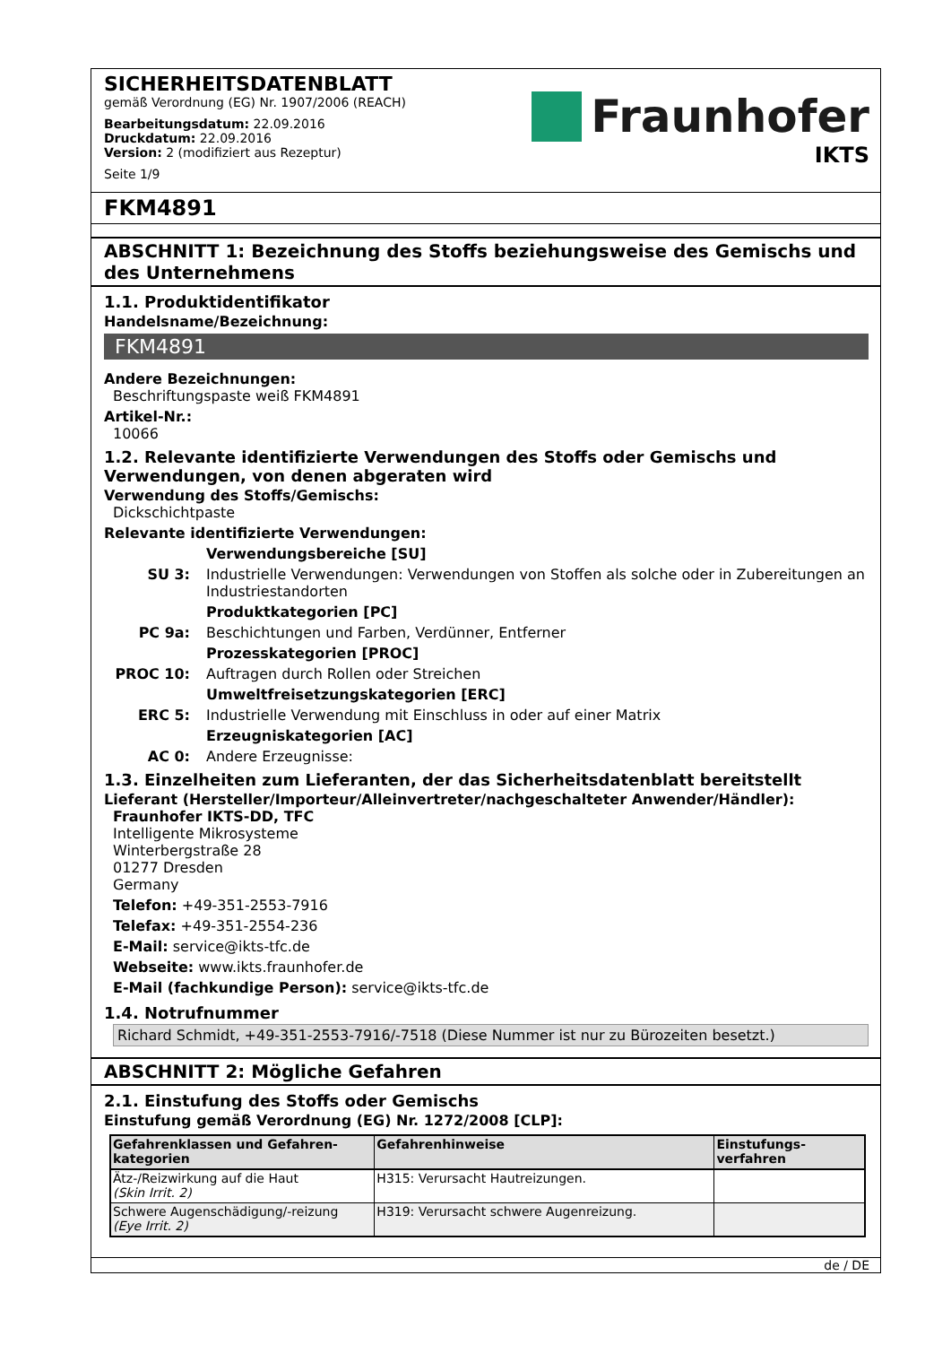SICHERHEITSDATENBLATT
gemäß Verordnung (EG) Nr. 1907/2006 (REACH)
Bearbeitungsdatum: 22.09.2016
Druckdatum: 22.09.2016
Version: 2 (modifiziert aus Rezeptur)
Seite 1/9
Fraunhofer
IKTS
FKM4891
ABSCHNITT 1: Bezeichnung des Stoffs beziehungsweise des Gemischs und des Unternehmens
1.1. Produktidentifikator
Handelsname/Bezeichnung:
FKM4891
Andere Bezeichnungen:
Beschriftungspaste weiß FKM4891
Artikel-Nr.:
10066
1.2. Relevante identifizierte Verwendungen des Stoffs oder Gemischs und Verwendungen, von denen abgeraten wird
Verwendung des Stoffs/Gemischs:
Dickschichtpaste
Relevante identifizierte Verwendungen:
Verwendungsbereiche [SU]
SU 3:
Industrielle Verwendungen: Verwendungen von Stoffen als solche oder in Zubereitungen an Industriestandorten
Produktkategorien [PC]
PC 9a:
Beschichtungen und Farben, Verdünner, Entferner
Prozesskategorien [PROC]
PROC 10:
Auftragen durch Rollen oder Streichen
Umweltfreisetzungskategorien [ERC]
ERC 5:
Industrielle Verwendung mit Einschluss in oder auf einer Matrix
Erzeugniskategorien [AC]
AC 0:
Andere Erzeugnisse:
1.3. Einzelheiten zum Lieferanten, der das Sicherheitsdatenblatt bereitstellt
Lieferant (Hersteller/Importeur/Alleinvertreter/nachgeschalteter Anwender/Händler):
Fraunhofer IKTS-DD, TFC
Intelligente Mikrosysteme
Winterbergstraße 28
01277 Dresden
Germany
Telefon: +49-351-2553-7916
Telefax: +49-351-2554-236
E-Mail: service@ikts-tfc.de
Webseite: www.ikts.fraunhofer.de
E-Mail (fachkundige Person): service@ikts-tfc.de
1.4. Notrufnummer
Richard Schmidt, +49-351-2553-7916/-7518 (Diese Nummer ist nur zu Bürozeiten besetzt.)
ABSCHNITT 2: Mögliche Gefahren
2.1. Einstufung des Stoffs oder Gemischs
Einstufung gemäß Verordnung (EG) Nr. 1272/2008 [CLP]:
| Gefahrenklassen und Gefahren-kategorien | Gefahrenhinweise | Einstufungs-verfahren |
| --- | --- | --- |
| Ätz-/Reizwirkung auf die Haut (Skin Irrit. 2) | H315: Verursacht Hautreizungen. | |
| Schwere Augenschädigung/-reizung (Eye Irrit. 2) | H319: Verursacht schwere Augenreizung. | |
de / DE